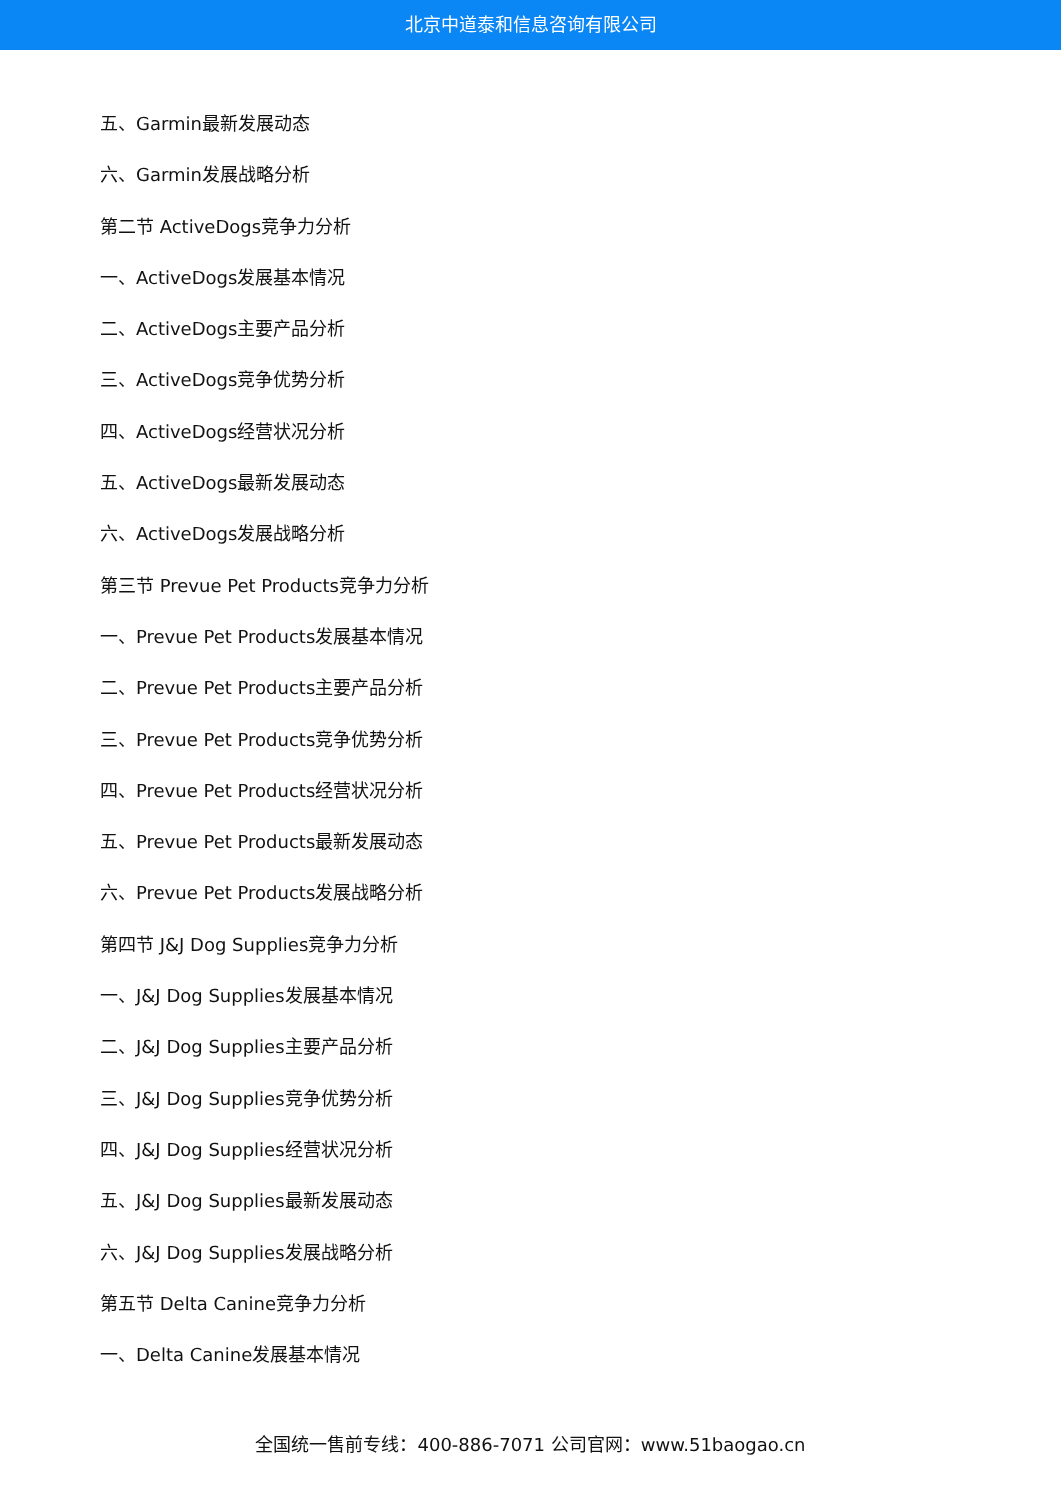北京中道泰和信息咨询有限公司
五、Garmin最新发展动态
六、Garmin发展战略分析
第二节 ActiveDogs竞争力分析
一、ActiveDogs发展基本情况
二、ActiveDogs主要产品分析
三、ActiveDogs竞争优势分析
四、ActiveDogs经营状况分析
五、ActiveDogs最新发展动态
六、ActiveDogs发展战略分析
第三节 Prevue Pet Products竞争力分析
一、Prevue Pet Products发展基本情况
二、Prevue Pet Products主要产品分析
三、Prevue Pet Products竞争优势分析
四、Prevue Pet Products经营状况分析
五、Prevue Pet Products最新发展动态
六、Prevue Pet Products发展战略分析
第四节 J&J Dog Supplies竞争力分析
一、J&J Dog Supplies发展基本情况
二、J&J Dog Supplies主要产品分析
三、J&J Dog Supplies竞争优势分析
四、J&J Dog Supplies经营状况分析
五、J&J Dog Supplies最新发展动态
六、J&J Dog Supplies发展战略分析
第五节 Delta Canine竞争力分析
一、Delta Canine发展基本情况
全国统一售前专线：400-886-7071 公司官网：www.51baogao.cn